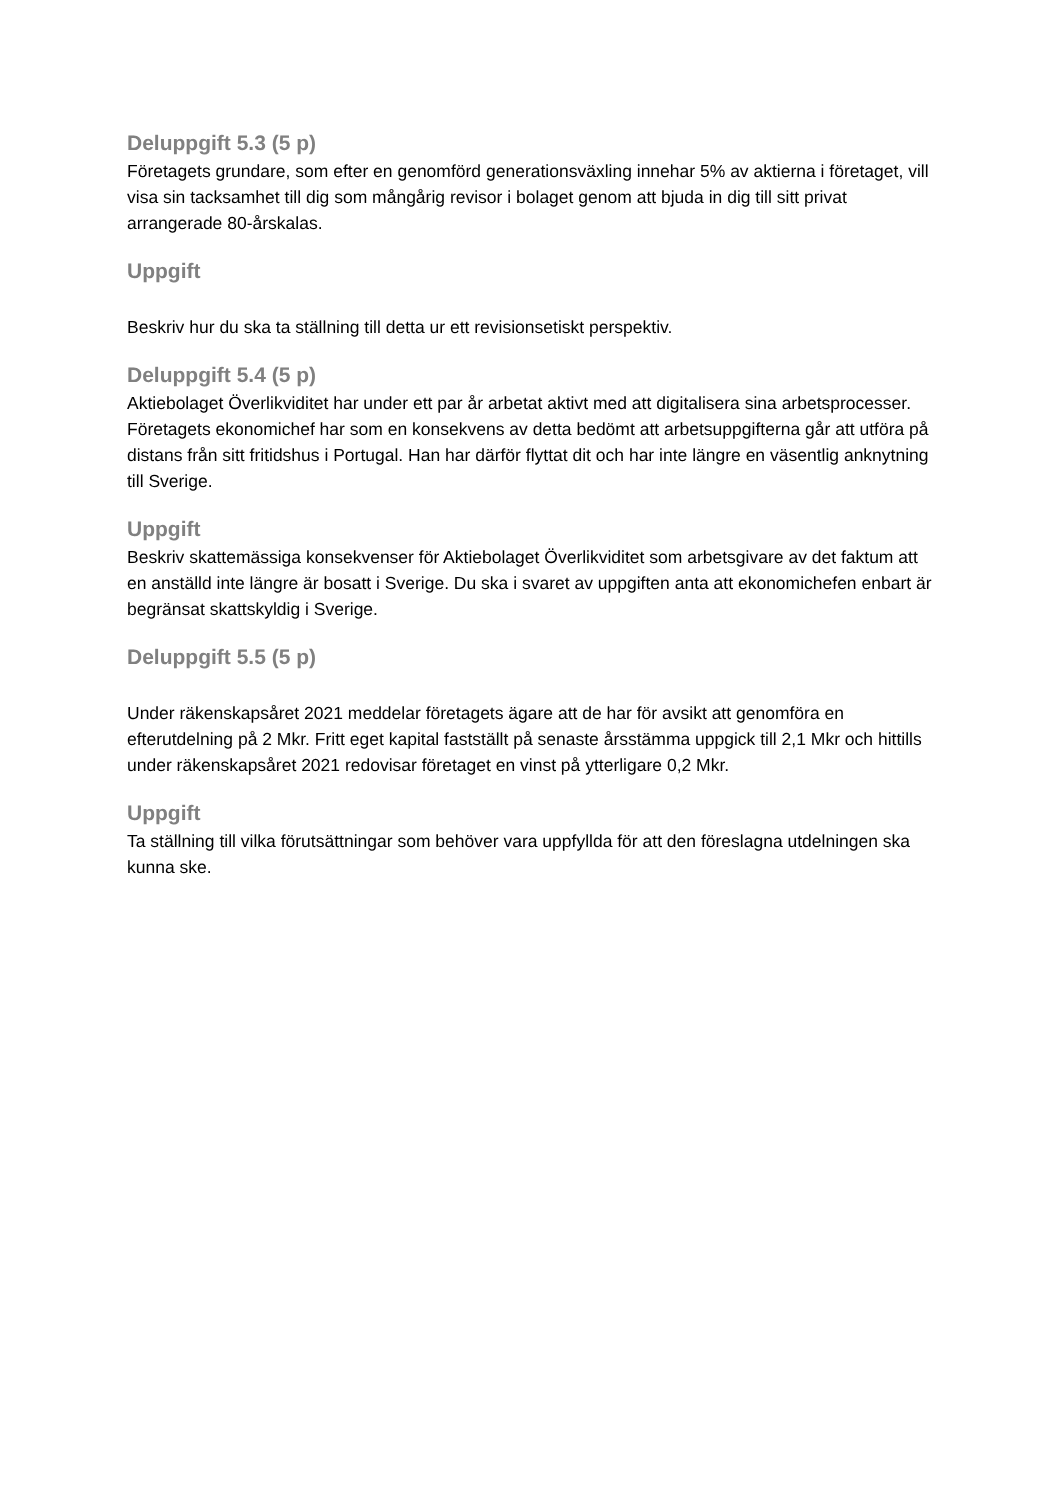Deluppgift 5.3 (5 p)
Företagets grundare, som efter en genomförd generationsväxling innehar 5% av aktierna i företaget, vill visa sin tacksamhet till dig som mångårig revisor i bolaget genom att bjuda in dig till sitt privat arrangerade 80-årskalas.
Uppgift
Beskriv hur du ska ta ställning till detta ur ett revisionsetiskt perspektiv.
Deluppgift 5.4 (5 p)
Aktiebolaget Överlikviditet har under ett par år arbetat aktivt med att digitalisera sina arbetsprocesser. Företagets ekonomichef har som en konsekvens av detta bedömt att arbetsuppgifterna går att utföra på distans från sitt fritidshus i Portugal. Han har därför flyttat dit och har inte längre en väsentlig anknytning till Sverige.
Uppgift
Beskriv skattemässiga konsekvenser för Aktiebolaget Överlikviditet som arbetsgivare av det faktum att en anställd inte längre är bosatt i Sverige. Du ska i svaret av uppgiften anta att ekonomichefen enbart är begränsat skattskyldig i Sverige.
Deluppgift 5.5 (5 p)
Under räkenskapsåret 2021 meddelar företagets ägare att de har för avsikt att genomföra en efterutdelning på 2 Mkr. Fritt eget kapital fastställt på senaste årsstämma uppgick till 2,1 Mkr och hittills under räkenskapsåret 2021 redovisar företaget en vinst på ytterligare 0,2 Mkr.
Uppgift
Ta ställning till vilka förutsättningar som behöver vara uppfyllda för att den föreslagna utdelningen ska kunna ske.